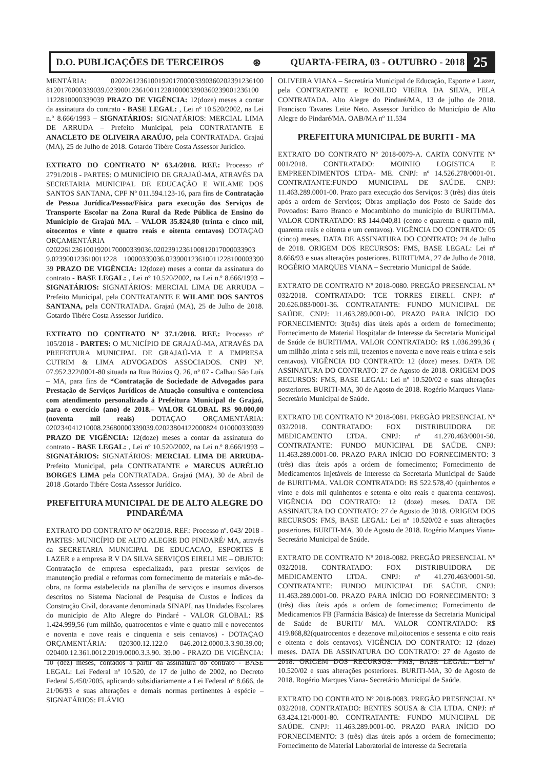D.O. PUBLICAÇÕES DE TERCEIROS ⊛ QUARTA-FEIRA, 03 - OUTUBRO - 2018 25
MENTÁRIA: 020226123610019201700003390360202391236100 8120170000339039.023900123610011228100003390360239001236100 1122810000339039 PRAZO DE VIGÊNCIA: 12(doze) meses a contar da assinatura do contrato - BASE LEGAL: , Lei nº 10.520/2002, na Lei n.º 8.666/1993 – SIGNATÁRIOS: SIGNATÁRIOS: MERCIAL LIMA DE ARRUDA – Prefeito Municipal, pela CONTRATANTE E ANACLETO DE OLIVEIRA ARAÚJO, pela CONTRATADA. Grajaú (MA), 25 de Julho de 2018. Gotardo Tibére Costa Assessor Jurídico.
EXTRATO DO CONTRATO Nº 63.4/2018. REF.: Processo nº 2791/2018 - PARTES: O MUNICÍPIO DE GRAJAÚ-MA, ATRAVÉS DA SECRETARIA MUNICIPAL DE EDUCAÇÃO E WILAME DOS SANTOS SANTANA, CPF Nº 011.594.123-16, para fins de Contratação de Pessoa Jurídica/Pessoa/Física para execução dos Serviços de Transporte Escolar na Zona Rural da Rede Pública de Ensino do Município de Grajaú MA. – VALOR 35.824,80 (trinta e cinco mil, oitocentos e vinte e quatro reais e oitenta centavos) DOTAÇAO ORÇAMENTÁRIA 02022612361001920170000339036.0202391236100812017000033903 9.023900123610011228 10000339036.023900123610011228100003390 39 PRAZO DE VIGÊNCIA: 12(doze) meses a contar da assinatura do contrato - BASE LEGAL: , Lei nº 10.520/2002, na Lei n.º 8.666/1993 – SIGNATÁRIOS: SIGNATÁRIOS: MERCIAL LIMA DE ARRUDA – Prefeito Municipal, pela CONTRATANTE E WILAME DOS SANTOS SANTANA, pela CONTRATADA. Grajaú (MA), 25 de Julho de 2018. Gotardo Tibére Costa Assessor Jurídico.
EXTRATO DO CONTRATO Nº 37.1/2018. REF.: Processo nº 105/2018 - PARTES: O MUNICÍPIO DE GRAJAÚ-MA, ATRAVÉS DA PREFEITURA MUNICIPAL DE GRAJAÚ-MA E A EMPRESA CUTRIM & LIMA ADVOGADOS ASSOCIADOS. CNPJ Nº. 07.952.322\0001-80 situada na Rua Búzios Q. 26, nº 07 - Calhau São Luís – MA, para fins de “Contratação de Sociedade de Advogados para Prestação de Serviços Jurídicos de Atuação consultiva e contenciosa com atendimento personalizado á Prefeitura Municipal de Grajaú, para o exercício (ano) de 2018.– VALOR GLOBAL R$ 90.000,00 (noventa mil reais) DOTAÇAO ORÇAMENTÁRIA: 020234041210008.23680000339039.02023804122000824 010000339039 PRAZO DE VIGÊNCIA: 12(doze) meses a contar da assinatura do contrato - BASE LEGAL: , Lei nº 10.520/2002, na Lei n.º 8.666/1993 – SIGNATÁRIOS: SIGNATÁRIOS: MERCIAL LIMA DE ARRUDA-Prefeito Municipal, pela CONTRATANTE e MARCUS AURÉLIO BORGES LIMA pela CONTRATADA. Grajaú (MA), 30 de Abril de 2018 .Gotardo Tibére Costa Assessor Jurídico.
PREFEITURA MUNICIPAL DE DE ALTO ALEGRE DO PINDARÉ/MA
EXTRATO DO CONTRATO Nº 062/2018. REF.: Processo nº. 043/ 2018 - PARTES: MUNICÍPIO DE ALTO ALEGRE DO PINDARÉ/ MA, através da SECRETARIA MUNICIPAL DE EDUCACAO, ESPORTES E LAZER e a empresa R V DA SILVA SERVIÇOS EIRELI ME – OBJETO: Contratação de empresa especializada, para prestar serviços de manutenção predial e reformas com fornecimento de materiais e mão-de-obra, na forma estabelecida na planilha de serviços e insumos diversos descritos no Sistema Nacional de Pesquisa de Custos e Índices da Construção Civil, doravante denominada SINAPI, nas Unidades Escolares do município de Alto Alegre do Pindaré - VALOR GLOBAL: R$ 1.424.999,56 (um milhão, quatrocentos e vinte e quatro mil e novecentos e noventa e nove reais e cinquenta e seis centavos) - DOTAÇAO ORÇAMENTÁRIA: 020300.12.122.0 046.2012.0000.3.3.90.39.00; 020400.12.361.0012.2019.0000.3.3.90. 39.00 - PRAZO DE VIGÊNCIA: 10 (dez) meses, contados a partir da assinatura do contrato - BASE LEGAL: Lei Federal nº 10.520, de 17 de julho de 2002, no Decreto Federal 5.450/2005, aplicando subsidiariamente a Lei Federal nº 8.666, de 21/06/93 e suas alterações e demais normas pertinentes à espécie – SIGNATÁRIOS: FLÁVIO
OLIVEIRA VIANA – Secretária Municipal de Educação, Esporte e Lazer, pela CONTRATANTE e RONILDO VIEIRA DA SILVA, PELA CONTRATADA. Alto Alegre do Pindaré/MA, 13 de julho de 2018. Francisco Tavares Leite Neto. Assessor Jurídico do Município de Alto Alegre do Pindaré/MA. OAB/MA nº 11.534
PREFEITURA MUNICIPAL DE BURITI - MA
EXTRATO DO CONTRATO Nº 2018-0079-A. CARTA CONVITE Nº 001/2018. CONTRATADO: MOINHO LOGISTICA E EMPREENDIMENTOS LTDA- ME. CNPJ: nº 14.526.278/0001-01. CONTRATANTE:FUNDO MUNICIPAL DE SAÚDE. CNPJ: 11.463.289.0001-00. Prazo para execução dos Serviços: 3 (três) dias úteis após a ordem de Serviços; Obras ampliação dos Posto de Saúde dos Povoados: Barro Branco e Mocambinho do município de BURITI/MA. VALOR CONTRATADO: R$ 144.040,81 (cento e quarenta e quatro mil, quarenta reais e oitenta e um centavos). VIGÊNCIA DO CONTRATO: 05 (cinco) meses. DATA DE ASSINATURA DO CONTRATO: 24 de Julho de 2018. ORIGEM DOS RECURSOS: FMS, BASE LEGAL: Lei nº 8.666/93 e suas alterações posteriores. BURITI/MA, 27 de Julho de 2018. ROGÉRIO MARQUES VIANA – Secretario Municipal de Saúde.
EXTRATO DE CONTRATO Nº 2018-0080. PREGÃO PRESENCIAL Nº 032/2018. CONTRATADO: TCE TORRES EIRELI. CNPJ: nº 20.626.083/0001-36. CONTRATANTE: FUNDO MUNICIPAL DE SAÚDE. CNPJ: 11.463.289.0001-00. PRAZO PARA INÍCIO DO FORNECIMENTO: 3(três) dias úteis após a ordem de fornecimento; Fornecimento de Material Hospitalar de Interesse da Secretaria Municipal de Saúde de BURITI/MA. VALOR CONTRATADO: R$ 1.036.399,36 ( um milhão ,trinta e seis mil, trezentos e noventa e nove reais e trinta e seis centavos). VIGÊNCIA DO CONTRATO: 12 (doze) meses. DATA DE ASSINATURA DO CONTRATO: 27 de Agosto de 2018. ORIGEM DOS RECURSOS: FMS, BASE LEGAL: Lei nº 10.520/02 e suas alterações posteriores. BURITI-MA, 30 de Agosto de 2018. Rogério Marques Viana- Secretário Municipal de Saúde.
EXTRATO DE CONTRATO Nº 2018-0081. PREGÃO PRESENCIAL Nº 032/2018. CONTRATADO: FOX DISTRIBUIDORA DE MEDICAMENTO LTDA. CNPJ: nº 41.270.463/0001-50. CONTRATANTE: FUNDO MUNICIPAL DE SAÚDE. CNPJ: 11.463.289.0001-00. PRAZO PARA INÍCIO DO FORNECIMENTO: 3 (três) dias úteis após a ordem de fornecimento; Fornecimento de Medicamentos Injetáveis de Interesse da Secretaria Municipal de Saúde de BURITI/MA. VALOR CONTRATADO: R$ 522.578,40 (quinhentos e vinte e dois mil quinhentos e setenta e oito reais e quarenta centavos). VIGÊNCIA DO CONTRATO: 12 (doze) meses. DATA DE ASSINATURA DO CONTRATO: 27 de Agosto de 2018. ORIGEM DOS RECURSOS: FMS, BASE LEGAL: Lei nº 10.520/02 e suas alterações posteriores. BURITI-MA, 30 de Agosto de 2018. Rogério Marques Viana- Secretário Municipal de Saúde.
EXTRATO DE CONTRATO Nº 2018-0082. PREGÃO PRESENCIAL Nº 032/2018. CONTRATADO: FOX DISTRIBUIDORA DE MEDICAMENTO LTDA. CNPJ: nº 41.270.463/0001-50. CONTRATANTE: FUNDO MUNICIPAL DE SAÚDE. CNPJ: 11.463.289.0001-00. PRAZO PARA INÍCIO DO FORNECIMENTO: 3 (três) dias úteis após a ordem de fornecimento; Fornecimento de Medicamentos FB (Farmácia Básica) de Interesse da Secretaria Municipal de Saúde de BURITI/ MA. VALOR CONTRATADO: R$ 419.868,82(quatrocentos e dezenove mil,oitocentos e sessenta e oito reais e oitenta e dois centavos). VIGÊNCIA DO CONTRATO: 12 (doze) meses. DATA DE ASSINATURA DO CONTRATO: 27 de Agosto de 2018. ORIGEM DOS RECURSOS: FMS, BASE LEGAL: Lei nº 10.520/02 e suas alterações posteriores. BURITI-MA, 30 de Agosto de 2018. Rogério Marques Viana- Secretário Municipal de Saúde.
EXTRATO DO CONTRATO Nº 2018-0083. PREGÃO PRESENCIAL Nº 032/2018. CONTRATADO: BENTES SOUSA & CIA LTDA. CNPJ: nº 63.424.121/0001-80. CONTRATANTE: FUNDO MUNICIPAL DE SAÚDE. CNPJ: 11.463.289.0001-00. PRAZO PARA INÍCIO DO FORNECIMENTO: 3 (três) dias úteis após a ordem de fornecimento; Fornecimento de Material Laboratorial de interesse da Secretaria